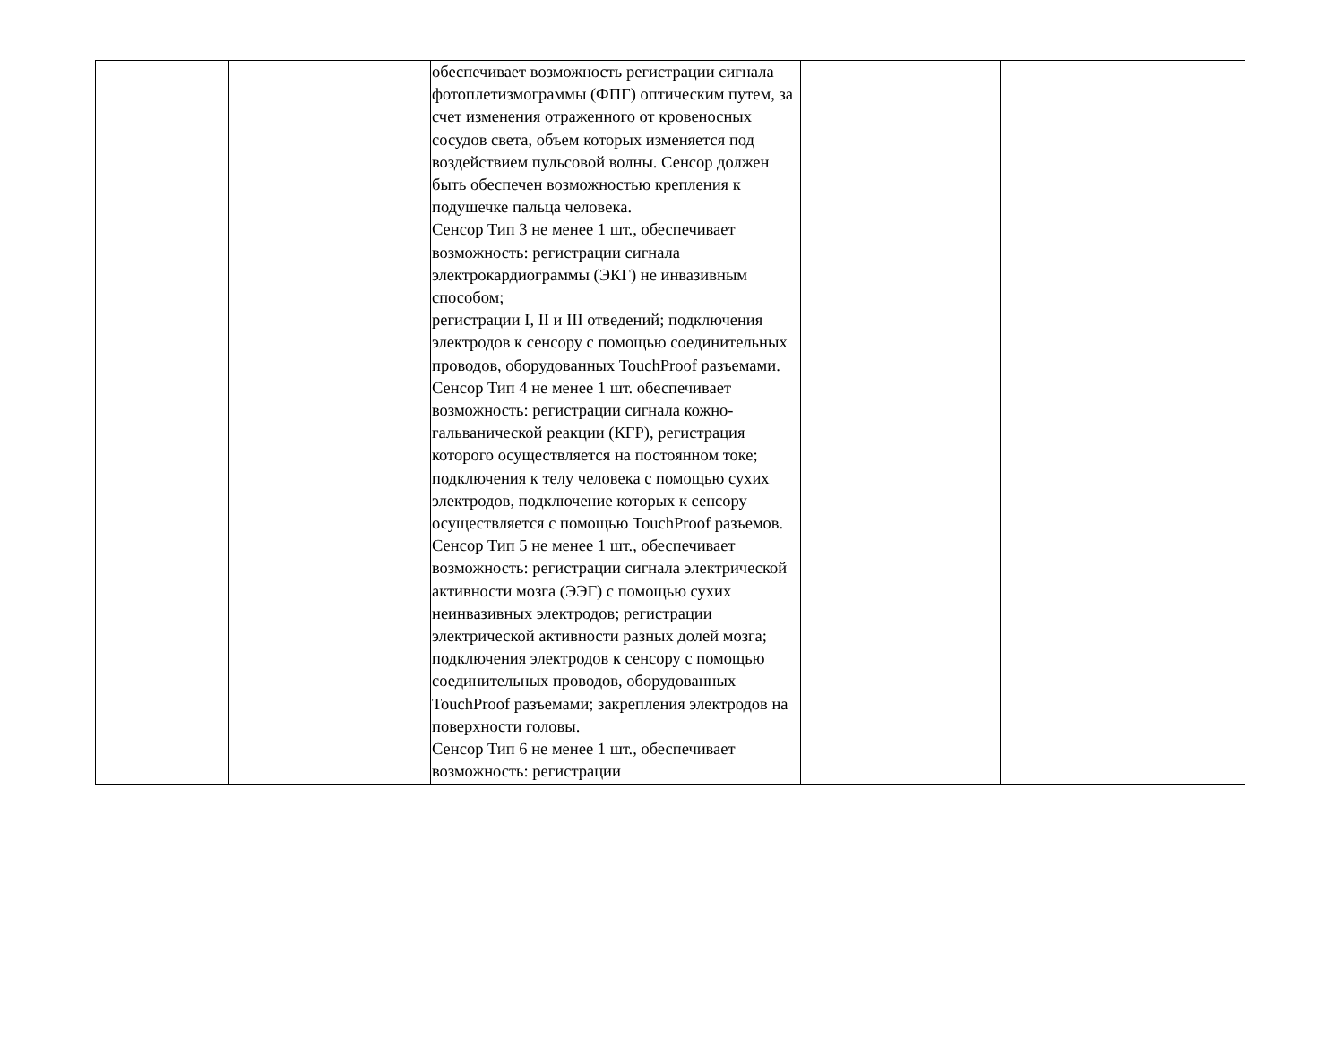| | | обеспечивает возможность регистрации сигнала фотоплетизмограммы (ФПГ) оптическим путем, за счет изменения отраженного от кровеносных сосудов света, объем которых изменяется под воздействием пульсовой волны. Сенсор должен быть обеспечен возможностью крепления к подушечке пальца человека. Сенсор Тип 3 не менее 1 шт., обеспечивает возможность: регистрации сигнала электрокардиограммы (ЭКГ) не инвазивным способом; регистрации I, II и III отведений; подключения электродов к сенсору с помощью соединительных проводов, оборудованных TouchProof разъемами. Сенсор Тип 4 не менее 1 шт. обеспечивает возможность: регистрации сигнала кожно-гальванической реакции (КГР), регистрация которого осуществляется на постоянном токе; подключения к телу человека с помощью сухих электродов, подключение которых к сенсору осуществляется с помощью TouchProof разъемов. Сенсор Тип 5 не менее 1 шт., обеспечивает возможность: регистрации сигнала электрической активности мозга (ЭЭГ) с помощью сухих неинвазивных электродов; регистрации электрической активности разных долей мозга; подключения электродов к сенсору с помощью соединительных проводов, оборудованных TouchProof разъемами; закрепления электродов на поверхности головы. Сенсор Тип 6 не менее 1 шт., обеспечивает возможность: регистрации | | |